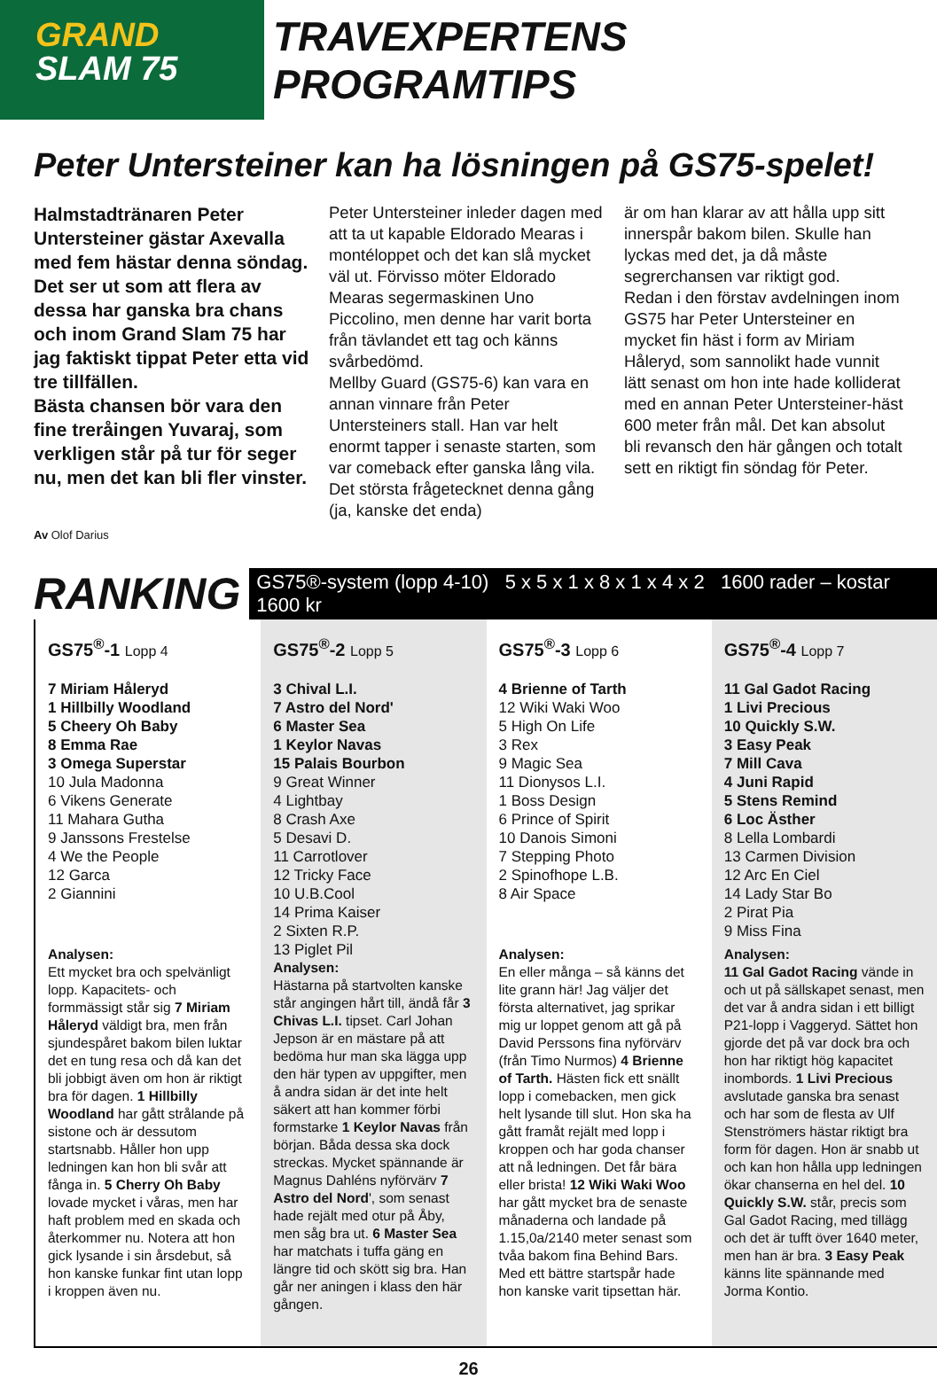GRAND
SLAM 75
TRAVEXPERTENS PROGRAMTIPS
Peter Untersteiner kan ha lösningen på GS75-spelet!
Halmstadtränaren Peter Untersteiner gästar Axevalla med fem hästar denna söndag.
Det ser ut som att flera av dessa har ganska bra chans och inom Grand Slam 75 har jag faktiskt tippat Peter etta vid tre tillfällen.
Bästa chansen bör vara den fine treråingen Yuvaraj, som verkligen står på tur för seger nu, men det kan bli fler vinster.
Peter Untersteiner inleder dagen med att ta ut kapable Eldorado Mearas i montéloppet och det kan slå mycket väl ut. Förvisso möter Eldorado Mearas segermaskinen Uno Piccolino, men denne har varit borta från tävlandet ett tag och känns svårbedömd.
Mellby Guard (GS75-6) kan vara en annan vinnare från Peter Untersteiners stall. Han var helt enormt tapper i senaste starten, som var comeback efter ganska lång vila. Det största frågetecknet denna gång (ja, kanske det enda)
är om han klarar av att hålla upp sitt innerspår bakom bilen. Skulle han lyckas med det, ja då måste segrerchansen var riktigt god.
Redan i den förstav avdelningen inom GS75 har Peter Untersteiner en mycket fin häst i form av Miriam Håleryd, som sannolikt hade vunnit lätt senast om hon inte hade kolliderat med en annan Peter Untersteiner-häst 600 meter från mål. Det kan absolut bli revansch den här gången och totalt sett en riktigt fin söndag för Peter.
Av Olof Darius
RANKING
GS75®-system (lopp 4-10) 5 x 5 x 1 x 8 x 1 x 4 x 2 1600 rader – kostar 1600 kr
GS75<sup>®</sup>-1 Lopp 4
7 Miriam Håleryd
1 Hillbilly Woodland
5 Cheery Oh Baby
8 Emma Rae
3 Omega Superstar
10 Jula Madonna
6 Vikens Generate
11 Mahara Gutha
9 Janssons Frestelse
4 We the People
12 Garca
2 Giannini
Analysen:
Ett mycket bra och spelvänligt lopp. Kapacitets- och formmässigt står sig 7 Miriam Håleryd väldigt bra, men från sjundespåret bakom bilen luktar det en tung resa och då kan det bli jobbigt även om hon är riktigt bra för dagen. 1 Hillbilly Woodland har gått strålande på sistone och är dessutom startsnabb. Håller hon upp ledningen kan hon bli svår att fånga in. 5 Cherry Oh Baby lovade mycket i våras, men har haft problem med en skada och återkommer nu. Notera att hon gick lysande i sin årsdebut, så hon kanske funkar fint utan lopp i kroppen även nu.
GS75<sup>®</sup>-2 Lopp 5
3 Chival L.I.
7 Astro del Nord'
6 Master Sea
1 Keylor Navas
15 Palais Bourbon
9 Great Winner
4 Lightbay
8 Crash Axe
5 Desavi D.
11 Carrotlover
12 Tricky Face
10 U.B.Cool
14 Prima Kaiser
2 Sixten R.P.
13 Piglet Pil
Analysen:
Hästarna på startvolten kanske står angingen hårt till, ändå får 3 Chivas L.I. tipset. Carl Johan Jepson är en mästare på att bedöma hur man ska lägga upp den här typen av uppgifter, men å andra sidan är det inte helt säkert att han kommer förbi formstarke 1 Keylor Navas från början. Båda dessa ska dock streckas. Mycket spännande är Magnus Dahléns nyförvärv 7 Astro del Nord', som senast hade rejält med otur på Åby, men såg bra ut. 6 Master Sea har matchats i tuffa gäng en längre tid och skött sig bra. Han går ner aningen i klass den här gången.
GS75<sup>®</sup>-3 Lopp 6
4 Brienne of Tarth
12 Wiki Waki Woo
5 High On Life
3 Rex
9 Magic Sea
11 Dionysos L.I.
1 Boss Design
6 Prince of Spirit
10 Danois Simoni
7 Stepping Photo
2 Spinofhope L.B.
8 Air Space
Analysen:
En eller många – så känns det lite grann här! Jag väljer det första alternativet, jag sprikar mig ur loppet genom att gå på David Perssons fina nyförvärv (från Timo Nurmos) 4 Brienne of Tarth. Hästen fick ett snällt lopp i comebacken, men gick helt lysande till slut. Hon ska ha gått framåt rejält med lopp i kroppen och har goda chanser att nå ledningen. Det får bära eller brista! 12 Wiki Waki Woo har gått mycket bra de senaste månaderna och landade på 1.15,0a/2140 meter senast som tvåa bakom fina Behind Bars. Med ett bättre startspår hade hon kanske varit tipsettan här.
GS75<sup>®</sup>-4 Lopp 7
11 Gal Gadot Racing
1 Livi Precious
10 Quickly S.W.
3 Easy Peak
7 Mill Cava
4 Juni Rapid
5 Stens Remind
6 Loc Ästher
8 Lella Lombardi
13 Carmen Division
12 Arc En Ciel
14 Lady Star Bo
2 Pirat Pia
9 Miss Fina
Analysen:
11 Gal Gadot Racing vände in och ut på sällskapet senast, men det var å andra sidan i ett billigt P21-lopp i Vaggeryd. Sättet hon gjorde det på var dock bra och hon har riktigt hög kapacitet inombords. 1 Livi Precious avslutade ganska bra senast och har som de flesta av Ulf Stenströmers hästar riktigt bra form för dagen. Hon är snabb ut och kan hon hålla upp ledningen ökar chanserna en hel del. 10 Quickly S.W. står, precis som Gal Gadot Racing, med tillägg och det är tufft över 1640 meter, men han är bra. 3 Easy Peak känns lite spännande med Jorma Kontio.
26